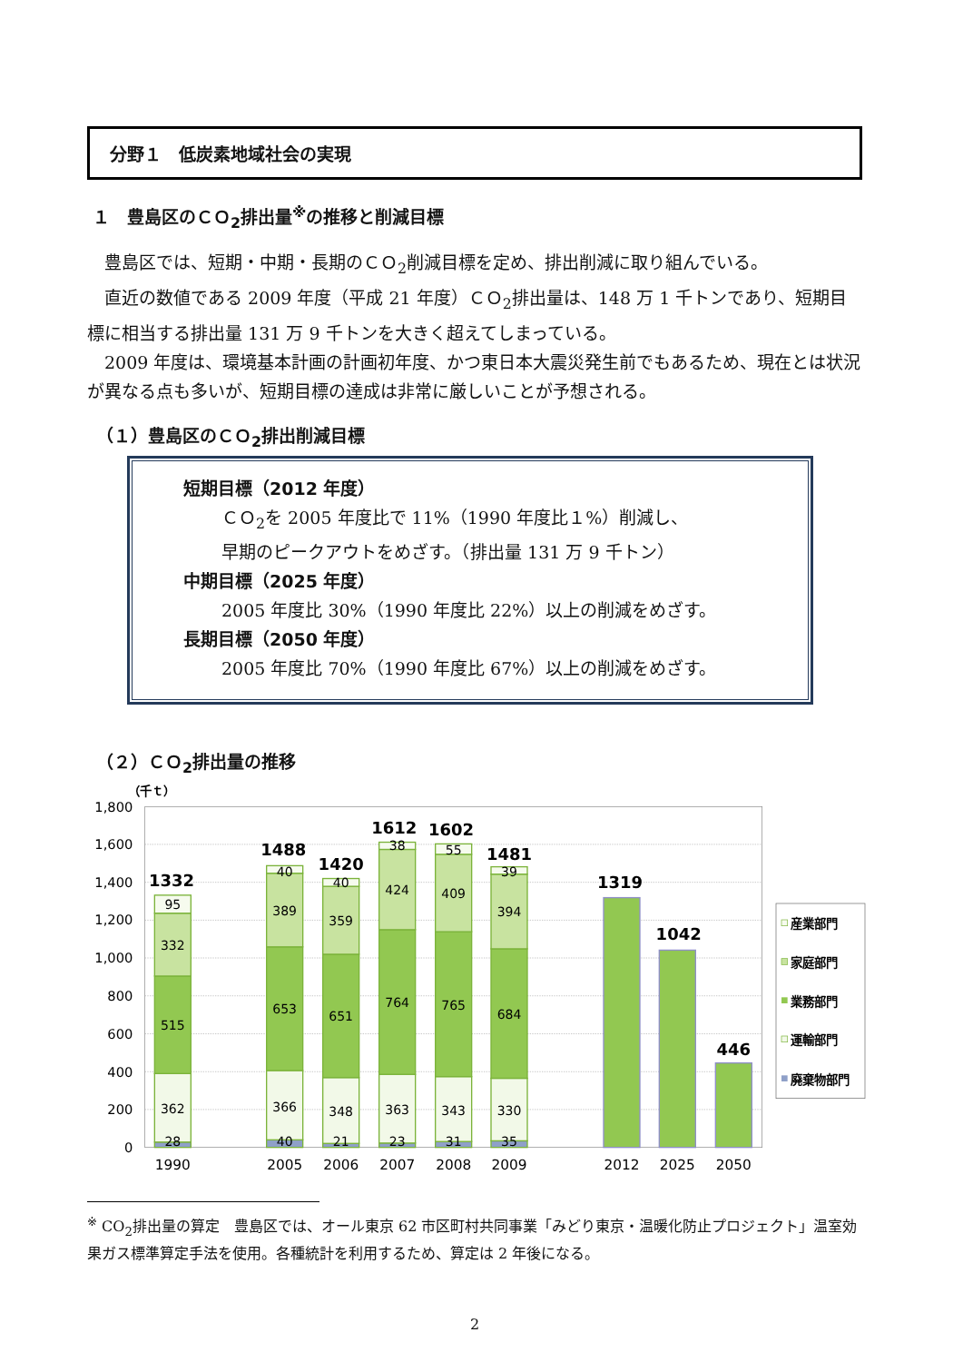分野１　低炭素地域社会の実現
１　豊島区のＣＯ<sub>2</sub>排出量<sup>※</sup>の推移と削減目標
豊島区では、短期・中期・長期のＣＯ<sub>2</sub>削減目標を定め、排出削減に取り組んでいる。
直近の数値である 2009 年度（平成 21 年度）ＣＯ<sub>2</sub>排出量は、148 万 1 千トンであり、短期目標に相当する排出量 131 万 9 千トンを大きく超えてしまっている。
2009 年度は、環境基本計画の計画初年度、かつ東日本大震災発生前でもあるため、現在とは状況が異なる点も多いが、短期目標の達成は非常に厳しいことが予想される。
（１）豊島区のＣＯ<sub>2</sub>排出削減目標
短期目標（2012 年度）
ＣＯ<sub>2</sub>を 2005 年度比で 11%（1990 年度比１%）削減し、
早期のピークアウトをめざす。（排出量 131 万 9 千トン）
中期目標（2025 年度）
2005 年度比 30%（1990 年度比 22%）以上の削減をめざす。
長期目標（2050 年度）
2005 年度比 70%（1990 年度比 67%）以上の削減をめざす。
（２）ＣＯ<sub>2</sub>排出量の推移
（千ｔ）
1,800
1,600
1,400
1,200
1,000
800
600
400
200
0
28
362
515
332
95
40
366
653
389
40
21
348
651
359
40
23
363
764
424
38
31
343
765
409
55
35
330
684
394
39
1332
1488
1420
1612
1602
1481
1319
1042
446
1990
2005
2006
2007
2008
2009
2012
2025
2050
産業部門
家庭部門
業務部門
運輸部門
廃棄物部門
<sup>※</sup> CO<sub>2</sub>排出量の算定　豊島区では、オール東京 62 市区町村共同事業「みどり東京・温暖化防止プロジェクト」温室効果ガス標準算定手法を使用。各種統計を利用するため、算定は 2 年後になる。
2